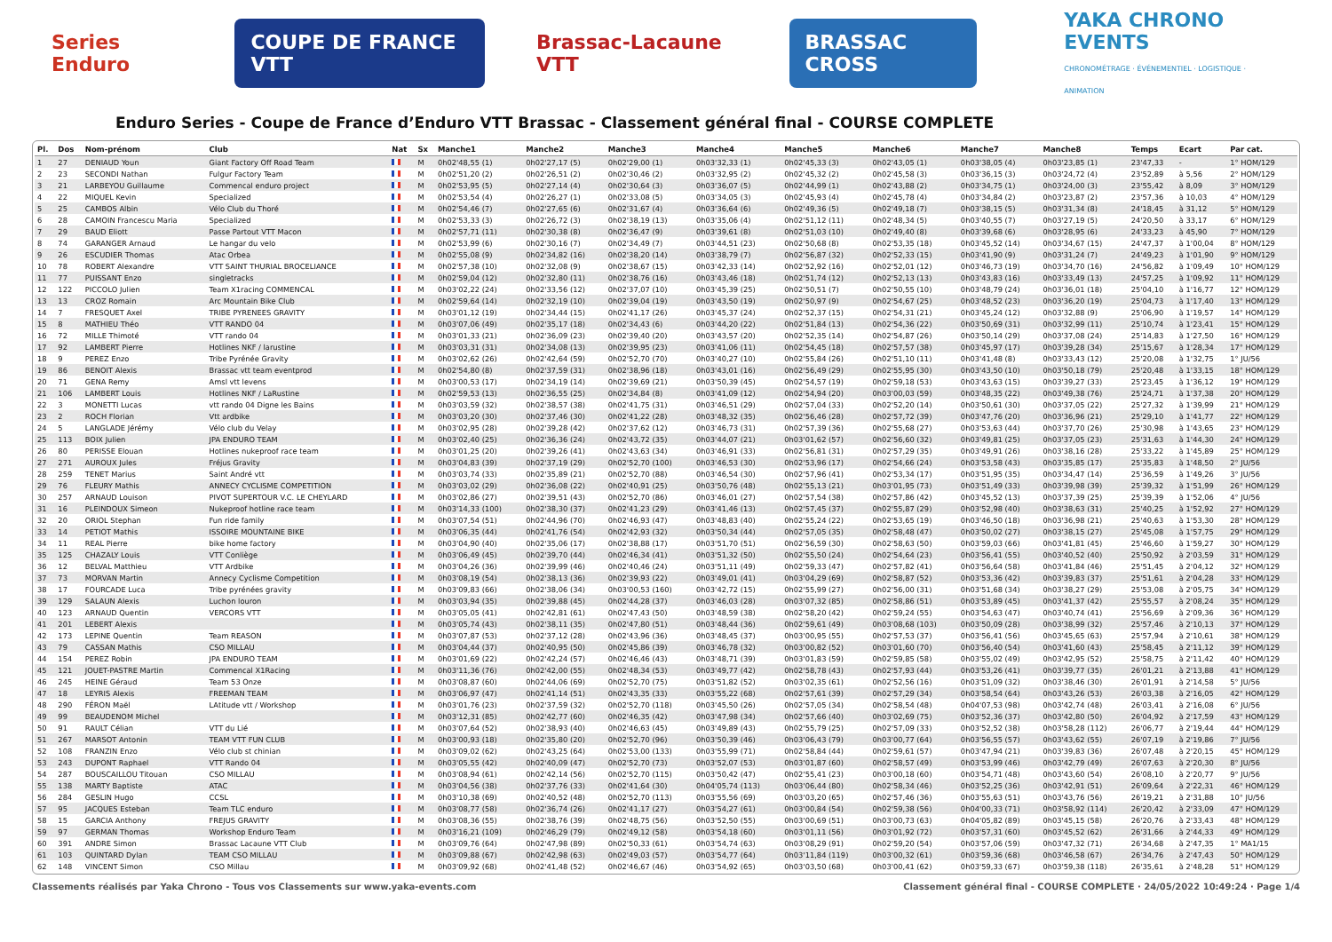Series Enduro COUPE DE FRANCE VTT Brassac-Lacaune VTT BRASSAC CROSS
YAKA CHRONO EVENTS
CHRONOMÉTRAGE · ÉVÉNEMENTIEL · LOGISTIQUE · ANIMATION
Enduro Series - Coupe de France d’Enduro VTT Brassac - Classement général final - COURSE COMPLETE
| Pl. | Dos | Nom-prénom | Club | Nat | Sx | Manche1 | Manche2 | Manche3 | Manche4 | Manche5 | Manche6 | Manche7 | Manche8 | Temps | Ecart | Par cat. |
| --- | --- | --- | --- | --- | --- | --- | --- | --- | --- | --- | --- | --- | --- | --- | --- | --- |
| 1 | 27 | DENIAUD Youn | Giant Factory Off Road Team | | M | 0h02'48,55 (1) | 0h02'27,17 (5) | 0h02'29,00 (1) | 0h03'32,33 (1) | 0h02'45,33 (3) | 0h02'43,05 (1) | 0h03'38,05 (4) | 0h03'23,85 (1) | 23'47,33 | - | 1° HOM/129 |
| 2 | 23 | SECONDI Nathan | Fulgur Factory Team | | M | 0h02'51,20 (2) | 0h02'26,51 (2) | 0h02'30,46 (2) | 0h03'32,95 (2) | 0h02'45,32 (2) | 0h02'45,58 (3) | 0h03'36,15 (3) | 0h03'24,72 (4) | 23'52,89 | à 5,56 | 2° HOM/129 |
| 3 | 21 | LARBEYOU Guillaume | Commencal enduro project | | M | 0h02'53,95 (5) | 0h02'27,14 (4) | 0h02'30,64 (3) | 0h03'36,07 (5) | 0h02'44,99 (1) | 0h02'43,88 (2) | 0h03'34,75 (1) | 0h03'24,00 (3) | 23'55,42 | à 8,09 | 3° HOM/129 |
| 4 | 22 | MIQUEL Kevin | Specialized | | M | 0h02'53,54 (4) | 0h02'26,27 (1) | 0h02'33,08 (5) | 0h03'34,05 (3) | 0h02'45,93 (4) | 0h02'45,78 (4) | 0h03'34,84 (2) | 0h03'23,87 (2) | 23'57,36 | à 10,03 | 4° HOM/129 |
| 5 | 25 | CAMBOS Albin | Vélo Club du Thoré | | M | 0h02'54,46 (7) | 0h02'27,65 (6) | 0h02'31,67 (4) | 0h03'36,64 (6) | 0h02'49,36 (5) | 0h02'49,18 (7) | 0h03'38,15 (5) | 0h03'31,34 (8) | 24'18,45 | à 31,12 | 5° HOM/129 |
| 6 | 28 | CAMOIN Francescu Maria | Specialized | | M | 0h02'53,33 (3) | 0h02'26,72 (3) | 0h02'38,19 (13) | 0h03'35,06 (4) | 0h02'51,12 (11) | 0h02'48,34 (5) | 0h03'40,55 (7) | 0h03'27,19 (5) | 24'20,50 | à 33,17 | 6° HOM/129 |
| 7 | 29 | BAUD Eliott | Passe Partout VTT Macon | | M | 0h02'57,71 (11) | 0h02'30,38 (8) | 0h02'36,47 (9) | 0h03'39,61 (8) | 0h02'51,03 (10) | 0h02'49,40 (8) | 0h03'39,68 (6) | 0h03'28,95 (6) | 24'33,23 | à 45,90 | 7° HOM/129 |
| 8 | 74 | GARANGER Arnaud | Le hangar du velo | | M | 0h02'53,99 (6) | 0h02'30,16 (7) | 0h02'34,49 (7) | 0h03'44,51 (23) | 0h02'50,68 (8) | 0h02'53,35 (18) | 0h03'45,52 (14) | 0h03'34,67 (15) | 24'47,37 | à 1'00,04 | 8° HOM/129 |
| 9 | 26 | ESCUDIER Thomas | Atac Orbea | | M | 0h02'55,08 (9) | 0h02'34,82 (16) | 0h02'38,20 (14) | 0h03'38,79 (7) | 0h02'56,87 (32) | 0h02'52,33 (15) | 0h03'41,90 (9) | 0h03'31,24 (7) | 24'49,23 | à 1'01,90 | 9° HOM/129 |
| 10 | 78 | ROBERT Alexandre | VTT SAINT THURIAL BROCELIANCE | | M | 0h02'57,38 (10) | 0h02'32,08 (9) | 0h02'38,67 (15) | 0h03'42,33 (14) | 0h02'52,92 (16) | 0h02'52,01 (12) | 0h03'46,73 (19) | 0h03'34,70 (16) | 24'56,82 | à 1'09,49 | 10° HOM/129 |
| 11 | 77 | PUISSANT Enzo | singletracks | | M | 0h02'59,04 (12) | 0h02'32,80 (11) | 0h02'38,76 (16) | 0h03'43,46 (18) | 0h02'51,74 (12) | 0h02'52,13 (13) | 0h03'43,83 (16) | 0h03'33,49 (13) | 24'57,25 | à 1'09,92 | 11° HOM/129 |
| 12 | 122 | PICCOLO Julien | Team X1racing COMMENCAL | | M | 0h03'02,22 (24) | 0h02'33,56 (12) | 0h02'37,07 (10) | 0h03'45,39 (25) | 0h02'50,51 (7) | 0h02'50,55 (10) | 0h03'48,79 (24) | 0h03'36,01 (18) | 25'04,10 | à 1'16,77 | 12° HOM/129 |
| 13 | 13 | CROZ Romain | Arc Mountain Bike Club | | M | 0h02'59,64 (14) | 0h02'32,19 (10) | 0h02'39,04 (19) | 0h03'43,50 (19) | 0h02'50,97 (9) | 0h02'54,67 (25) | 0h03'48,52 (23) | 0h03'36,20 (19) | 25'04,73 | à 1'17,40 | 13° HOM/129 |
| 14 | 7 | FRESQUET Axel | TRIBE PYRENEES GRAVITY | | M | 0h03'01,12 (19) | 0h02'34,44 (15) | 0h02'41,17 (26) | 0h03'45,37 (24) | 0h02'52,37 (15) | 0h02'54,31 (21) | 0h03'45,24 (12) | 0h03'32,88 (9) | 25'06,90 | à 1'19,57 | 14° HOM/129 |
| 15 | 8 | MATHIEU Théo | VTT RANDO 04 | | M | 0h03'07,06 (49) | 0h02'35,17 (18) | 0h02'34,43 (6) | 0h03'44,20 (22) | 0h02'51,84 (13) | 0h02'54,36 (22) | 0h03'50,69 (31) | 0h03'32,99 (11) | 25'10,74 | à 1'23,41 | 15° HOM/129 |
| 16 | 72 | MILLE Thimoté | VTT rando 04 | | M | 0h03'01,33 (21) | 0h02'36,09 (23) | 0h02'39,40 (20) | 0h03'43,57 (20) | 0h02'52,35 (14) | 0h02'54,87 (26) | 0h03'50,14 (29) | 0h03'37,08 (24) | 25'14,83 | à 1'27,50 | 16° HOM/129 |
| 17 | 92 | LAMBERT Pierre | Hotlines NKF / larustine | | M | 0h03'03,31 (31) | 0h02'34,08 (13) | 0h02'39,95 (23) | 0h03'41,06 (11) | 0h02'54,45 (18) | 0h02'57,57 (38) | 0h03'45,97 (17) | 0h03'39,28 (34) | 25'15,67 | à 1'28,34 | 17° HOM/129 |
| 18 | 9 | PEREZ Enzo | Tribe Pyrénée Gravity | | M | 0h03'02,62 (26) | 0h02'42,64 (59) | 0h02'52,70 (70) | 0h03'40,27 (10) | 0h02'55,84 (26) | 0h02'51,10 (11) | 0h03'41,48 (8) | 0h03'33,43 (12) | 25'20,08 | à 1'32,75 | 1° JU/56 |
| 19 | 86 | BENOIT Alexis | Brassac vtt team eventprod | | M | 0h02'54,80 (8) | 0h02'37,59 (31) | 0h02'38,96 (18) | 0h03'43,01 (16) | 0h02'56,49 (29) | 0h02'55,95 (30) | 0h03'43,50 (10) | 0h03'50,18 (79) | 25'20,48 | à 1'33,15 | 18° HOM/129 |
| 20 | 71 | GENA Remy | Amsl vtt levens | | M | 0h03'00,53 (17) | 0h02'34,19 (14) | 0h02'39,69 (21) | 0h03'50,39 (45) | 0h02'54,57 (19) | 0h02'59,18 (53) | 0h03'43,63 (15) | 0h03'39,27 (33) | 25'23,45 | à 1'36,12 | 19° HOM/129 |
| 21 | 106 | LAMBERT Louis | Hotlines NKF / LaRustine | | M | 0h02'59,53 (13) | 0h02'36,55 (25) | 0h02'34,84 (8) | 0h03'41,09 (12) | 0h02'54,94 (20) | 0h03'00,03 (59) | 0h03'48,35 (22) | 0h03'49,38 (76) | 25'24,71 | à 1'37,38 | 20° HOM/129 |
| 22 | 3 | MONETTI Lucas | vtt rando 04 Digne les Bains | | M | 0h03'03,59 (32) | 0h02'38,57 (38) | 0h02'41,75 (31) | 0h03'46,51 (29) | 0h02'57,04 (33) | 0h02'52,20 (14) | 0h03'50,61 (30) | 0h03'37,05 (22) | 25'27,32 | à 1'39,99 | 21° HOM/129 |
| 23 | 2 | ROCH Florian | Vtt ardbike | | M | 0h03'03,20 (30) | 0h02'37,46 (30) | 0h02'41,22 (28) | 0h03'48,32 (35) | 0h02'56,46 (28) | 0h02'57,72 (39) | 0h03'47,76 (20) | 0h03'36,96 (21) | 25'29,10 | à 1'41,77 | 22° HOM/129 |
| 24 | 5 | LANGLADE Jérémy | Vélo club du Velay | | M | 0h03'02,95 (28) | 0h02'39,28 (42) | 0h02'37,62 (12) | 0h03'46,73 (31) | 0h02'57,39 (36) | 0h02'55,68 (27) | 0h03'53,63 (44) | 0h03'37,70 (26) | 25'30,98 | à 1'43,65 | 23° HOM/129 |
| 25 | 113 | BOIX Julien | JPA ENDURO TEAM | | M | 0h03'02,40 (25) | 0h02'36,36 (24) | 0h02'43,72 (35) | 0h03'44,07 (21) | 0h03'01,62 (57) | 0h02'56,60 (32) | 0h03'49,81 (25) | 0h03'37,05 (23) | 25'31,63 | à 1'44,30 | 24° HOM/129 |
| 26 | 80 | PERISSE Elouan | Hotlines nukeproof race team | | M | 0h03'01,25 (20) | 0h02'39,26 (41) | 0h02'43,63 (34) | 0h03'46,91 (33) | 0h02'56,81 (31) | 0h02'57,29 (35) | 0h03'49,91 (26) | 0h03'38,16 (28) | 25'33,22 | à 1'45,89 | 25° HOM/129 |
| 27 | 271 | AUROUX Jules | Fréjus Gravity | | M | 0h03'04,83 (39) | 0h02'37,19 (29) | 0h02'52,70 (100) | 0h03'46,53 (30) | 0h02'53,96 (17) | 0h02'54,66 (24) | 0h03'53,58 (43) | 0h03'35,85 (17) | 25'35,83 | à 1'48,50 | 2° JU/56 |
| 28 | 259 | TENET Marius | Saint André vtt | | M | 0h03'03,74 (33) | 0h02'35,89 (21) | 0h02'52,70 (88) | 0h03'46,54 (30) | 0h02'57,96 (41) | 0h02'53,34 (17) | 0h03'51,95 (35) | 0h03'34,47 (14) | 25'36,59 | à 1'49,26 | 3° JU/56 |
| 29 | 76 | FLEURY Mathis | ANNECY CYCLISME COMPETITION | | M | 0h03'03,02 (29) | 0h02'36,08 (22) | 0h02'40,91 (25) | 0h03'50,76 (48) | 0h02'55,13 (21) | 0h03'01,95 (73) | 0h03'51,49 (33) | 0h03'39,98 (39) | 25'39,32 | à 1'51,99 | 26° HOM/129 |
| 30 | 257 | ARNAUD Louison | PIVOT SUPERTOUR V.C. LE CHEYLARD | | M | 0h03'02,86 (27) | 0h02'39,51 (43) | 0h02'52,70 (86) | 0h03'46,01 (27) | 0h02'57,54 (38) | 0h02'57,86 (42) | 0h03'45,52 (13) | 0h03'37,39 (25) | 25'39,39 | à 1'52,06 | 4° JU/56 |
| 31 | 16 | PLEINDOUX Simeon | Nukeproof hotline race team | | M | 0h03'14,33 (100) | 0h02'38,30 (37) | 0h02'41,23 (29) | 0h03'41,46 (13) | 0h02'57,45 (37) | 0h02'55,87 (29) | 0h03'52,98 (40) | 0h03'38,63 (31) | 25'40,25 | à 1'52,92 | 27° HOM/129 |
| 32 | 20 | ORIOL Stephan | Fun ride family | | M | 0h03'07,54 (51) | 0h02'44,96 (70) | 0h02'46,93 (47) | 0h03'48,83 (40) | 0h02'55,24 (22) | 0h02'53,65 (19) | 0h03'46,50 (18) | 0h03'36,98 (21) | 25'40,63 | à 1'53,30 | 28° HOM/129 |
| 33 | 14 | PETIOT Mathis | ISSOIRE MOUNTAINE BIKE | | M | 0h03'06,35 (44) | 0h02'41,76 (54) | 0h02'42,93 (32) | 0h03'50,34 (44) | 0h02'57,05 (35) | 0h02'58,48 (47) | 0h03'50,02 (27) | 0h03'38,15 (27) | 25'45,08 | à 1'57,75 | 29° HOM/129 |
| 34 | 11 | REAL Pierre | bike home factory | | M | 0h03'04,90 (40) | 0h02'35,06 (17) | 0h02'38,88 (17) | 0h03'51,70 (51) | 0h02'56,59 (30) | 0h02'58,63 (50) | 0h03'59,03 (66) | 0h03'41,81 (45) | 25'46,60 | à 1'59,27 | 30° HOM/129 |
| 35 | 125 | CHAZALY Louis | VTT Conliège | | M | 0h03'06,49 (45) | 0h02'39,70 (44) | 0h02'46,34 (41) | 0h03'51,32 (50) | 0h02'55,50 (24) | 0h02'54,64 (23) | 0h03'56,41 (55) | 0h03'40,52 (40) | 25'50,92 | à 2'03,59 | 31° HOM/129 |
| 36 | 12 | BELVAL Matthieu | VTT Ardbike | | M | 0h03'04,26 (36) | 0h02'39,99 (46) | 0h02'40,46 (24) | 0h03'51,11 (49) | 0h02'59,33 (47) | 0h02'57,82 (41) | 0h03'56,64 (58) | 0h03'41,84 (46) | 25'51,45 | à 2'04,12 | 32° HOM/129 |
| 37 | 73 | MORVAN Martin | Annecy Cyclisme Competition | | M | 0h03'08,19 (54) | 0h02'38,13 (36) | 0h02'39,93 (22) | 0h03'49,01 (41) | 0h03'04,29 (69) | 0h02'58,87 (52) | 0h03'53,36 (42) | 0h03'39,83 (37) | 25'51,61 | à 2'04,28 | 33° HOM/129 |
| 38 | 17 | FOURCADE Luca | Tribe pyrénées gravity | | M | 0h03'09,83 (66) | 0h02'38,06 (34) | 0h03'00,53 (160) | 0h03'42,72 (15) | 0h02'55,99 (27) | 0h02'56,00 (31) | 0h03'51,68 (34) | 0h03'38,27 (29) | 25'53,08 | à 2'05,75 | 34° HOM/129 |
| 39 | 129 | SALAUN Alexis | Luchon louron | | M | 0h03'03,94 (35) | 0h02'39,88 (45) | 0h02'44,28 (37) | 0h03'46,03 (28) | 0h03'07,32 (85) | 0h02'58,86 (51) | 0h03'53,89 (45) | 0h03'41,37 (42) | 25'55,57 | à 2'08,24 | 35° HOM/129 |
| 40 | 123 | ARNAUD Quentin | VERCORS VTT | | M | 0h03'05,05 (41) | 0h02'42,81 (61) | 0h02'47,43 (50) | 0h03'48,59 (38) | 0h02'58,20 (42) | 0h02'59,24 (55) | 0h03'54,63 (47) | 0h03'40,74 (41) | 25'56,69 | à 2'09,36 | 36° HOM/129 |
| 41 | 201 | LEBERT Alexis | | | M | 0h03'05,74 (43) | 0h02'38,11 (35) | 0h02'47,80 (51) | 0h03'48,44 (36) | 0h02'59,61 (49) | 0h03'08,68 (103) | 0h03'50,09 (28) | 0h03'38,99 (32) | 25'57,46 | à 2'10,13 | 37° HOM/129 |
| 42 | 173 | LEPINE Quentin | Team REASON | | M | 0h03'07,87 (53) | 0h02'37,12 (28) | 0h02'43,96 (36) | 0h03'48,45 (37) | 0h03'00,95 (55) | 0h02'57,53 (37) | 0h03'56,41 (56) | 0h03'45,65 (63) | 25'57,94 | à 2'10,61 | 38° HOM/129 |
| 43 | 79 | CASSAN Mathis | CSO MILLAU | | M | 0h03'04,44 (37) | 0h02'40,95 (50) | 0h02'45,86 (39) | 0h03'46,78 (32) | 0h03'00,82 (52) | 0h03'01,60 (70) | 0h03'56,40 (54) | 0h03'41,60 (43) | 25'58,45 | à 2'11,12 | 39° HOM/129 |
| 44 | 154 | PEREZ Robin | JPA ENDURO TEAM | | M | 0h03'01,69 (22) | 0h02'42,24 (57) | 0h02'46,46 (43) | 0h03'48,71 (39) | 0h03'01,83 (59) | 0h02'59,85 (58) | 0h03'55,02 (49) | 0h03'42,95 (52) | 25'58,75 | à 2'11,42 | 40° HOM/129 |
| 45 | 121 | JOUET-PASTRE Martin | Commencal X1Racing | | M | 0h03'11,36 (76) | 0h02'42,00 (55) | 0h02'48,34 (53) | 0h03'49,77 (42) | 0h02'58,78 (43) | 0h02'57,93 (44) | 0h03'53,26 (41) | 0h03'39,77 (35) | 26'01,21 | à 2'13,88 | 41° HOM/129 |
| 46 | 245 | HEINE Géraud | Team 53 Onze | | M | 0h03'08,87 (60) | 0h02'44,06 (69) | 0h02'52,70 (75) | 0h03'51,82 (52) | 0h03'02,35 (61) | 0h02'52,56 (16) | 0h03'51,09 (32) | 0h03'38,46 (30) | 26'01,91 | à 2'14,58 | 5° JU/56 |
| 47 | 18 | LEYRIS Alexis | FREEMAN TEAM | | M | 0h03'06,97 (47) | 0h02'41,14 (51) | 0h02'43,35 (33) | 0h03'55,22 (68) | 0h02'57,61 (39) | 0h02'57,29 (34) | 0h03'58,54 (64) | 0h03'43,26 (53) | 26'03,38 | à 2'16,05 | 42° HOM/129 |
| 48 | 290 | FÉRON Maël | LAtitude vtt / Workshop | | M | 0h03'01,76 (23) | 0h02'37,59 (32) | 0h02'52,70 (118) | 0h03'45,50 (26) | 0h02'57,05 (34) | 0h02'58,54 (48) | 0h04'07,53 (98) | 0h03'42,74 (48) | 26'03,41 | à 2'16,08 | 6° JU/56 |
| 49 | 99 | BEAUDENOM Michel | | | M | 0h03'12,31 (85) | 0h02'42,77 (60) | 0h02'46,35 (42) | 0h03'47,98 (34) | 0h02'57,66 (40) | 0h03'02,69 (75) | 0h03'52,36 (37) | 0h03'42,80 (50) | 26'04,92 | à 2'17,59 | 43° HOM/129 |
| 50 | 91 | RAULT Célian | VTT du Lié | | M | 0h03'07,64 (52) | 0h02'38,93 (40) | 0h02'46,63 (45) | 0h03'49,89 (43) | 0h02'55,79 (25) | 0h02'57,09 (33) | 0h03'52,52 (38) | 0h03'58,28 (112) | 26'06,77 | à 2'19,44 | 44° HOM/129 |
| 51 | 267 | MARSOT Antonin | TEAM VTT FUN CLUB | | M | 0h03'00,93 (18) | 0h02'35,80 (20) | 0h02'52,70 (96) | 0h03'50,39 (46) | 0h03'06,43 (79) | 0h03'00,77 (64) | 0h03'56,55 (57) | 0h03'43,62 (55) | 26'07,19 | à 2'19,86 | 7° JU/56 |
| 52 | 108 | FRANZIN Enzo | Vélo club st chinian | | M | 0h03'09,02 (62) | 0h02'43,25 (64) | 0h02'53,00 (133) | 0h03'55,99 (71) | 0h02'58,84 (44) | 0h02'59,61 (57) | 0h03'47,94 (21) | 0h03'39,83 (36) | 26'07,48 | à 2'20,15 | 45° HOM/129 |
| 53 | 243 | DUPONT Raphael | VTT Rando 04 | | M | 0h03'05,55 (42) | 0h02'40,09 (47) | 0h02'52,70 (73) | 0h03'52,07 (53) | 0h03'01,87 (60) | 0h02'58,57 (49) | 0h03'53,99 (46) | 0h03'42,79 (49) | 26'07,63 | à 2'20,30 | 8° JU/56 |
| 54 | 287 | BOUSCAILLOU Titouan | CSO MILLAU | | M | 0h03'08,94 (61) | 0h02'42,14 (56) | 0h02'52,70 (115) | 0h03'50,42 (47) | 0h02'55,41 (23) | 0h03'00,18 (60) | 0h03'54,71 (48) | 0h03'43,60 (54) | 26'08,10 | à 2'20,77 | 9° JU/56 |
| 55 | 138 | MARTY Baptiste | ATAC | | M | 0h03'04,56 (38) | 0h02'37,76 (33) | 0h02'41,64 (30) | 0h04'05,74 (113) | 0h03'06,44 (80) | 0h02'58,34 (46) | 0h03'52,25 (36) | 0h03'42,91 (51) | 26'09,64 | à 2'22,31 | 46° HOM/129 |
| 56 | 284 | GESLIN Hugo | CCSL | | M | 0h03'10,38 (69) | 0h02'40,52 (48) | 0h02'52,70 (113) | 0h03'55,56 (69) | 0h03'03,20 (65) | 0h02'57,46 (36) | 0h03'55,63 (51) | 0h03'43,76 (56) | 26'19,21 | à 2'31,88 | 10° JU/56 |
| 57 | 95 | JACQUES Esteban | Team TLC enduro | | M | 0h03'08,77 (58) | 0h02'36,74 (26) | 0h02'41,17 (27) | 0h03'54,27 (61) | 0h03'00,84 (54) | 0h02'59,38 (56) | 0h04'00,33 (71) | 0h03'58,92 (114) | 26'20,42 | à 2'33,09 | 47° HOM/129 |
| 58 | 15 | GARCIA Anthony | FREJUS GRAVITY | | M | 0h03'08,36 (55) | 0h02'38,76 (39) | 0h02'48,75 (56) | 0h03'52,50 (55) | 0h03'00,69 (51) | 0h03'00,73 (63) | 0h04'05,82 (89) | 0h03'45,15 (58) | 26'20,76 | à 2'33,43 | 48° HOM/129 |
| 59 | 97 | GERMAN Thomas | Workshop Enduro Team | | M | 0h03'16,21 (109) | 0h02'46,29 (79) | 0h02'49,12 (58) | 0h03'54,18 (60) | 0h03'01,11 (56) | 0h03'01,92 (72) | 0h03'57,31 (60) | 0h03'45,52 (62) | 26'31,66 | à 2'44,33 | 49° HOM/129 |
| 60 | 391 | ANDRE Simon | Brassac Lacaune VTT Club | | M | 0h03'09,76 (64) | 0h02'47,98 (89) | 0h02'50,33 (61) | 0h03'54,74 (63) | 0h03'08,29 (91) | 0h02'59,20 (54) | 0h03'57,06 (59) | 0h03'47,32 (71) | 26'34,68 | à 2'47,35 | 1° MA1/15 |
| 61 | 103 | QUINTARD Dylan | TEAM CSO MILLAU | | M | 0h03'09,88 (67) | 0h02'42,98 (63) | 0h02'49,03 (57) | 0h03'54,77 (64) | 0h03'11,84 (119) | 0h03'00,32 (61) | 0h03'59,36 (68) | 0h03'46,58 (67) | 26'34,76 | à 2'47,43 | 50° HOM/129 |
| 62 | 148 | VINCENT Simon | CSO Millau | | M | 0h03'09,92 (68) | 0h02'41,48 (52) | 0h02'46,67 (46) | 0h03'54,92 (65) | 0h03'03,50 (68) | 0h03'00,41 (62) | 0h03'59,33 (67) | 0h03'59,38 (118) | 26'35,61 | à 2'48,28 | 51° HOM/129 |
Classements réalisés par Yaka Chrono - Tous vos Classements sur www.yaka-events.com Classement général final - COURSE COMPLETE · 24/05/2022 10:49:24 · Page 1/4